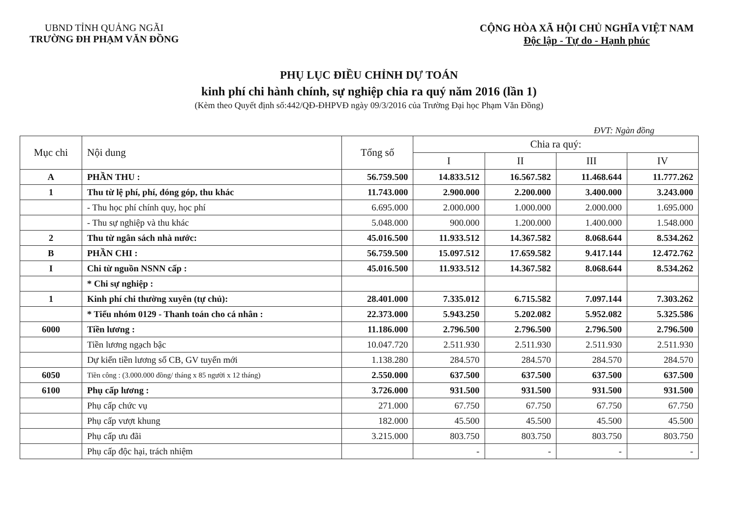UBND TỈNH QUẢNG NGÃI
TRƯỜNG ĐH PHẠM VĂN ĐỒNG
CỘNG HÒA XÃ HỘI CHỦ NGHĨA VIỆT NAM
Độc lập - Tự do - Hạnh phúc
PHỤ LỤC ĐIỀU CHỈNH DỰ TOÁN
kinh phí chi hành chính, sự nghiệp chia ra quý năm 2016 (lần 1)
(Kèm theo Quyết định số:442/QĐ-ĐHPVĐ ngày 09/3/2016 của Trường Đại học Phạm Văn Đồng)
ĐVT: Ngàn đồng
| Mục chi | Nội dung | Tổng số | Chia ra quý: | | | |
| --- | --- | --- | --- | --- | --- | --- |
| | | | I | II | III | IV |
| A | PHẦN THU : | 56.759.500 | 14.833.512 | 16.567.582 | 11.468.644 | 11.777.262 |
| 1 | Thu từ lệ phí, phí, đóng góp, thu khác | 11.743.000 | 2.900.000 | 2.200.000 | 3.400.000 | 3.243.000 |
| | - Thu học phí chính quy, học phí | 6.695.000 | 2.000.000 | 1.000.000 | 2.000.000 | 1.695.000 |
| | - Thu sự nghiệp và thu khác | 5.048.000 | 900.000 | 1.200.000 | 1.400.000 | 1.548.000 |
| 2 | Thu từ ngân sách nhà nước: | 45.016.500 | 11.933.512 | 14.367.582 | 8.068.644 | 8.534.262 |
| B | PHẦN CHI : | 56.759.500 | 15.097.512 | 17.659.582 | 9.417.144 | 12.472.762 |
| I | Chi từ nguồn NSNN cấp : | 45.016.500 | 11.933.512 | 14.367.582 | 8.068.644 | 8.534.262 |
| | * Chi sự nghiệp : | | | | | |
| 1 | Kinh phí chi thường xuyên (tự chủ): | 28.401.000 | 7.335.012 | 6.715.582 | 7.097.144 | 7.303.262 |
| | * Tiểu nhóm 0129 - Thanh toán cho cá nhân : | 22.373.000 | 5.943.250 | 5.202.082 | 5.952.082 | 5.325.586 |
| 6000 | Tiền lương : | 11.186.000 | 2.796.500 | 2.796.500 | 2.796.500 | 2.796.500 |
| | Tiền lương ngạch bậc | 10.047.720 | 2.511.930 | 2.511.930 | 2.511.930 | 2.511.930 |
| | Dự kiến tiền lương số CB, GV tuyển mới | 1.138.280 | 284.570 | 284.570 | 284.570 | 284.570 |
| 6050 | Tiền công : (3.000.000 đồng/ tháng x 85 người x 12 tháng) | 2.550.000 | 637.500 | 637.500 | 637.500 | 637.500 |
| 6100 | Phụ cấp lương : | 3.726.000 | 931.500 | 931.500 | 931.500 | 931.500 |
| | Phụ cấp chức vụ | 271.000 | 67.750 | 67.750 | 67.750 | 67.750 |
| | Phụ cấp vượt khung | 182.000 | 45.500 | 45.500 | 45.500 | 45.500 |
| | Phụ cấp ưu đãi | 3.215.000 | 803.750 | 803.750 | 803.750 | 803.750 |
| | Phụ cấp độc hại, trách nhiệm | | - | - | - | - |